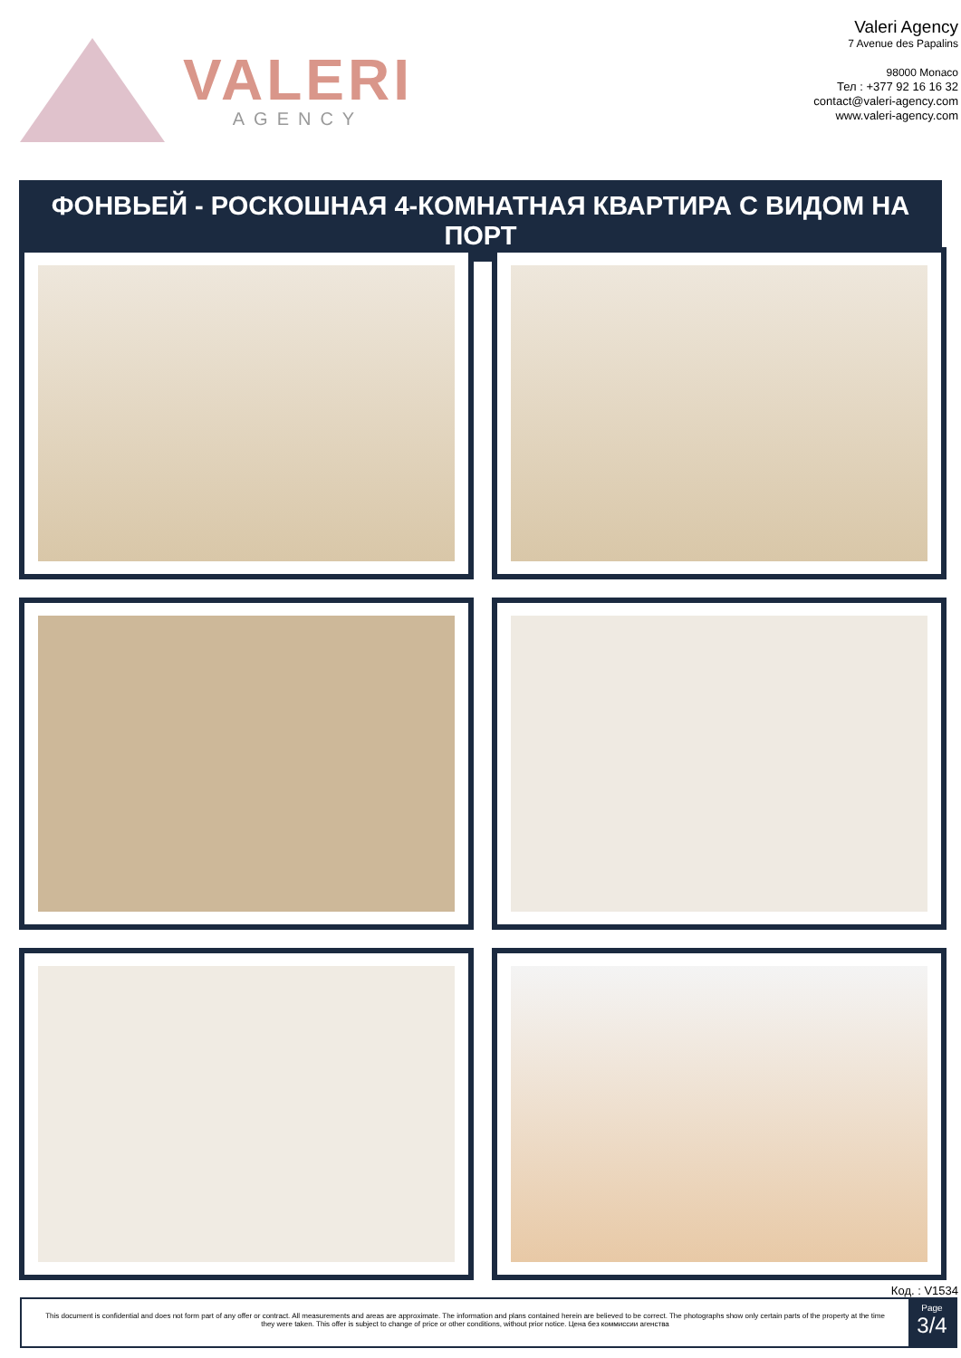VALERI
AGENCY
Valeri Agency
7 Avenue des Papalins
98000 Monaco
Тел : +377 92 16 16 32
contact@valeri-agency.com
www.valeri-agency.com
ФОНВЬЕЙ - РОСКОШНАЯ 4-КОМНАТНАЯ КВАРТИРА С ВИДОМ НА ПОРТ
Код. : V1534
This document is confidential and does not form part of any offer or contract. All measurements and areas are approximate. The information and plans contained herein are believed to be correct. The photographs show only certain parts of the property at the time they were taken. This offer is subject to change of price or other conditions, without prior notice. Цена без коммиссии агенства
Page
3/4